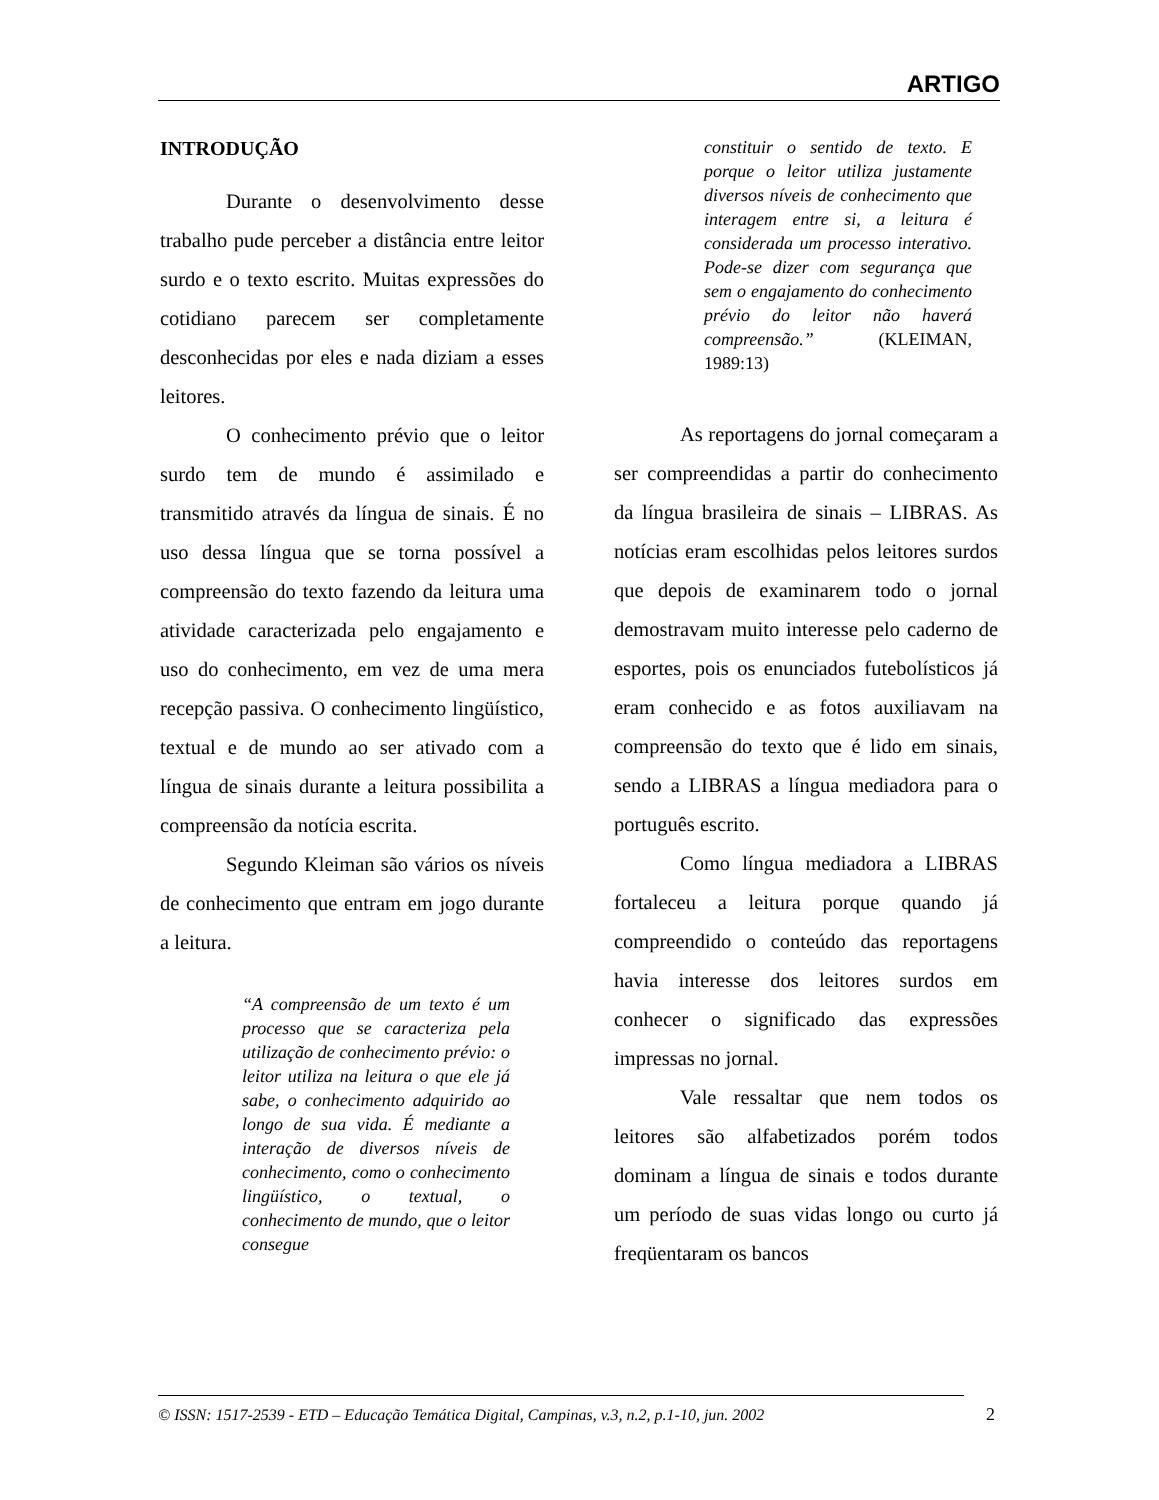ARTIGO
INTRODUÇÃO
Durante o desenvolvimento desse trabalho pude perceber a distância entre leitor surdo e o texto escrito. Muitas expressões do cotidiano parecem ser completamente desconhecidas por eles e nada diziam a esses leitores.
O conhecimento prévio que o leitor surdo tem de mundo é assimilado e transmitido através da língua de sinais. É no uso dessa língua que se torna possível a compreensão do texto fazendo da leitura uma atividade caracterizada pelo engajamento e uso do conhecimento, em vez de uma mera recepção passiva. O conhecimento lingüístico, textual e de mundo ao ser ativado com a língua de sinais durante a leitura possibilita a compreensão da notícia escrita.
Segundo Kleiman são vários os níveis de conhecimento que entram em jogo durante a leitura.
“A compreensão de um texto é um processo que se caracteriza pela utilização de conhecimento prévio: o leitor utiliza na leitura o que ele já sabe, o conhecimento adquirido ao longo de sua vida. É mediante a interação de diversos níveis de conhecimento, como o conhecimento lingüístico, o textual, o conhecimento de mundo, que o leitor consegue
constituir o sentido de texto. E porque o leitor utiliza justamente diversos níveis de conhecimento que interagem entre si, a leitura é considerada um processo interativo. Pode-se dizer com segurança que sem o engajamento do conhecimento prévio do leitor não haverá compreensão.” (KLEIMAN, 1989:13)
As reportagens do jornal começaram a ser compreendidas a partir do conhecimento da língua brasileira de sinais – LIBRAS. As notícias eram escolhidas pelos leitores surdos que depois de examinarem todo o jornal demostravam muito interesse pelo caderno de esportes, pois os enunciados futebolísticos já eram conhecido e as fotos auxiliavam na compreensão do texto que é lido em sinais, sendo a LIBRAS a língua mediadora para o português escrito.
Como língua mediadora a LIBRAS fortaleceu a leitura porque quando já compreendido o conteúdo das reportagens havia interesse dos leitores surdos em conhecer o significado das expressões impressas no jornal.
Vale ressaltar que nem todos os leitores são alfabetizados porém todos dominam a língua de sinais e todos durante um período de suas vidas longo ou curto já freqüentaram os bancos
© ISSN: 1517-2539 - ETD – Educação Temática Digital, Campinas, v.3, n.2, p.1-10, jun. 2002
2